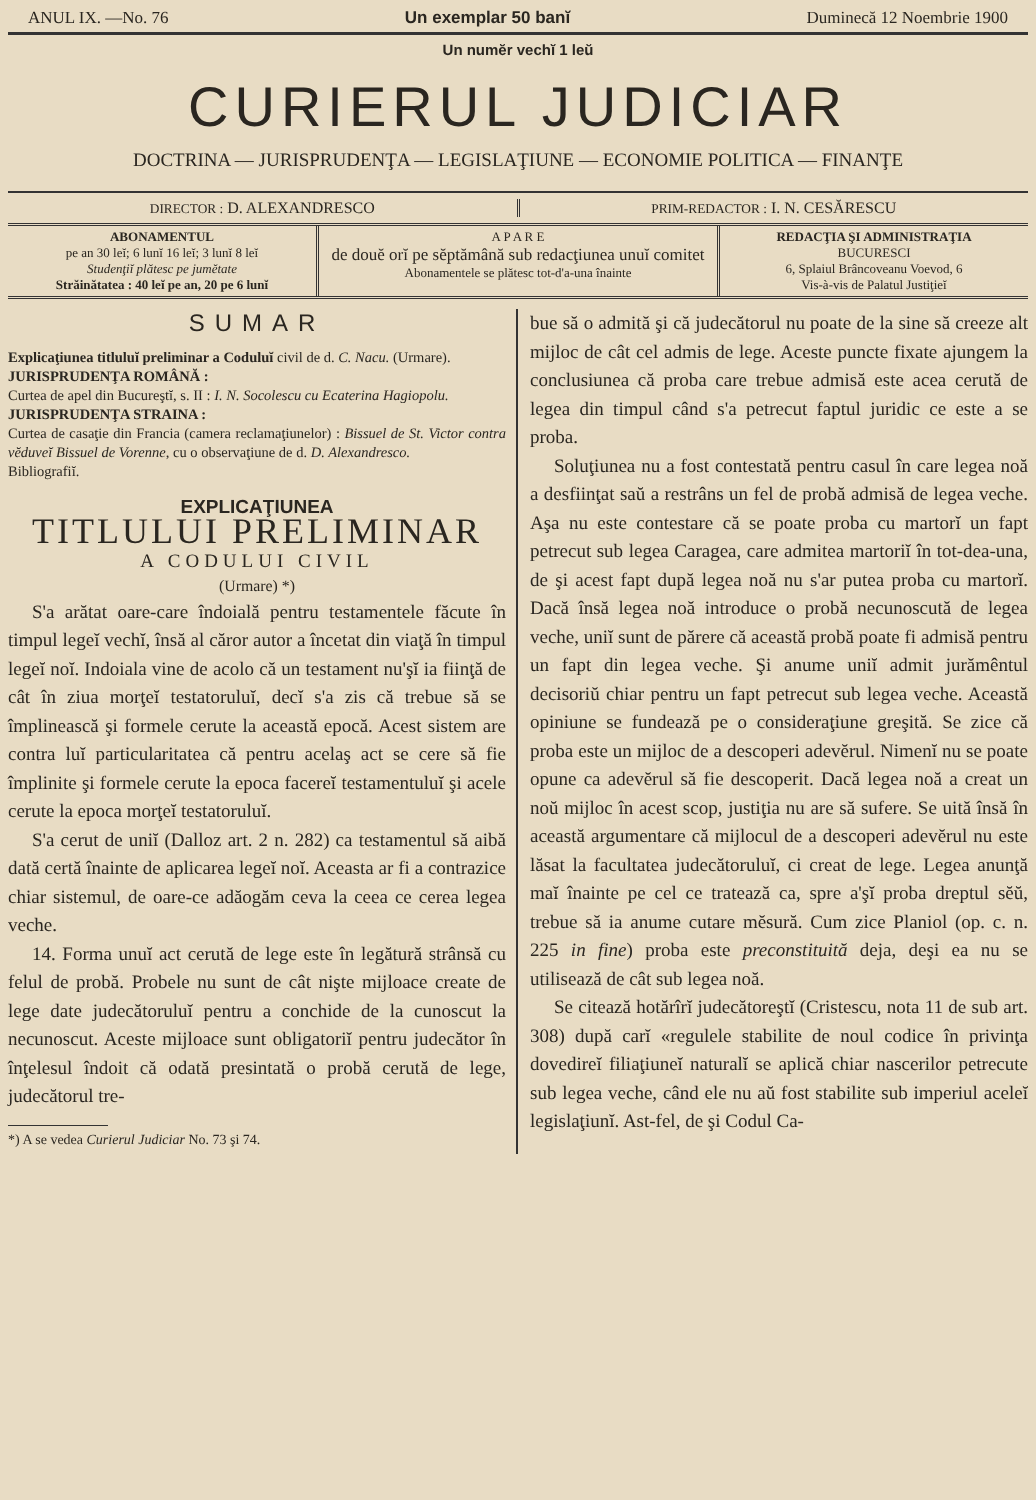ANUL IX. —No. 76 Un exemplar 50 banĭ Duminecă 12 Noembrie 1900
Un numĕr vechĭ 1 leŭ
CURIERUL JUDICIAR
DOCTRINA — JURISPRUDENŢA — LEGISLAŢIUNE — ECONOMIE POLITICA — FINANŢE
DIRECTOR : D. ALEXANDRESCO
PRIM-REDACTOR : I. N. CESĂRESCU
ABONAMENTUL
pe an 30 leĭ; 6 lunĭ 16 leĭ; 3 lunĭ 8 leĭ
Studenţiĭ plătesc pe jumĕtate
Străinătatea : 40 leĭ pe an, 20 pe 6 lunĭ
A P A R E
de douĕ orĭ pe sĕptămână sub redacţiunea unuĭ comitet
Abonamentele se plătesc tot-d'a-una înainte
REDACŢIA ŞI ADMINISTRAŢIA
BUCURESCI
6, Splaiul Brâncoveanu Voevod, 6
Vis-à-vis de Palatul Justiţieĭ
SUMAR
Explicaţiunea titluluĭ preliminar a Coduluĭ civil de d. C. Nacu. (Urmare).
JURISPRUDENŢA ROMÂNĂ :
Curtea de apel din Bucureştĭ, s. II : I. N. Socolescu cu Ecaterina Hagiopolu.
JURISPRUDENŢA STRAINA :
Curtea de casaţie din Francia (camera reclamaţiunelor) : Bissuel de St. Victor contra vĕduveĭ Bissuel de Vorenne, cu o observaţiune de d. D. Alexandresco.
Bibliografiĭ.
EXPLICAŢIUNEA
TITLULUI PRELIMINAR
A CODULUI CIVIL
(Urmare) *)
S'a arătat oare-care îndoială pentru testamentele făcute în timpul legeĭ vechĭ, însă al căror autor a încetat din viaţă în timpul legeĭ noĭ. Indoiala vine de acolo că un testament nu'şĭ ia fiinţă de cât în ziua morţeĭ testatoruluĭ, decĭ s'a zis că trebue să se împlinească şi formele cerute la această epocă. Acest sistem are contra luĭ particularitatea că pentru acelaş act se cere să fie împlinite şi formele cerute la epoca facereĭ testamentuluĭ şi acele cerute la epoca morţeĭ testatoruluĭ.
S'a cerut de uniĭ (Dalloz art. 2 n. 282) ca testamentul să aibă dată certă înainte de aplicarea legeĭ noĭ. Aceasta ar fi a contrazice chiar sistemul, de oare-ce adăogăm ceva la ceea ce cerea legea veche.
14. Forma unuĭ act cerută de lege este în legătură strânsă cu felul de probă. Probele nu sunt de cât nişte mijloace create de lege date judecătoruluĭ pentru a conchide de la cunoscut la necunoscut. Aceste mijloace sunt obligatoriĭ pentru judecător în înţelesul îndoit că odată presintată o probă cerută de lege, judecătorul tre-
*) A se vedea Curierul Judiciar No. 73 şi 74.
bue să o admită şi că judecătorul nu poate de la sine să creeze alt mijloc de cât cel admis de lege. Aceste puncte fixate ajungem la conclusiunea că proba care trebue admisă este acea cerută de legea din timpul când s'a petrecut faptul juridic ce este a se proba.
Soluţiunea nu a fost contestată pentru casul în care legea noă a desfiinţat saŭ a restrâns un fel de probă admisă de legea veche. Aşa nu este contestare că se poate proba cu martorĭ un fapt petrecut sub legea Caragea, care admitea martoriĭ în tot-dea-una, de şi acest fapt după legea noă nu s'ar putea proba cu martorĭ. Dacă însă legea noă introduce o probă necunoscută de legea veche, uniĭ sunt de părere că această probă poate fi admisă pentru un fapt din legea veche. Şi anume uniĭ admit jurămêntul decisoriŭ chiar pentru un fapt petrecut sub legea veche. Această opiniune se fundează pe o consideraţiune greşită. Se zice că proba este un mijloc de a descoperi adevĕrul. Nimenĭ nu se poate opune ca adevĕrul să fie descoperit. Dacă legea noă a creat un noŭ mijloc în acest scop, justiţia nu are să sufere. Se uită însă în această argumentare că mijlocul de a descoperi adevĕrul nu este lăsat la facultatea judecătoruluĭ, ci creat de lege. Legea anunţă maĭ înainte pe cel ce tratează ca, spre a'şĭ proba dreptul sĕŭ, trebue să ia anume cutare mĕsură. Cum zice Planiol (op. c. n. 225 in fine) proba este preconstituită deja, deşi ea nu se utilisează de cât sub legea noă.
Se citează hotărîrĭ judecătoreştĭ (Cristescu, nota 11 de sub art. 308) după carĭ «regulele stabilite de noul codice în privinţa dovedireĭ filiaţiuneĭ naturalĭ se aplică chiar nascerilor petrecute sub legea veche, când ele nu aŭ fost stabilite sub imperiul aceleĭ legislaţiunĭ. Ast-fel, de şi Codul Ca-